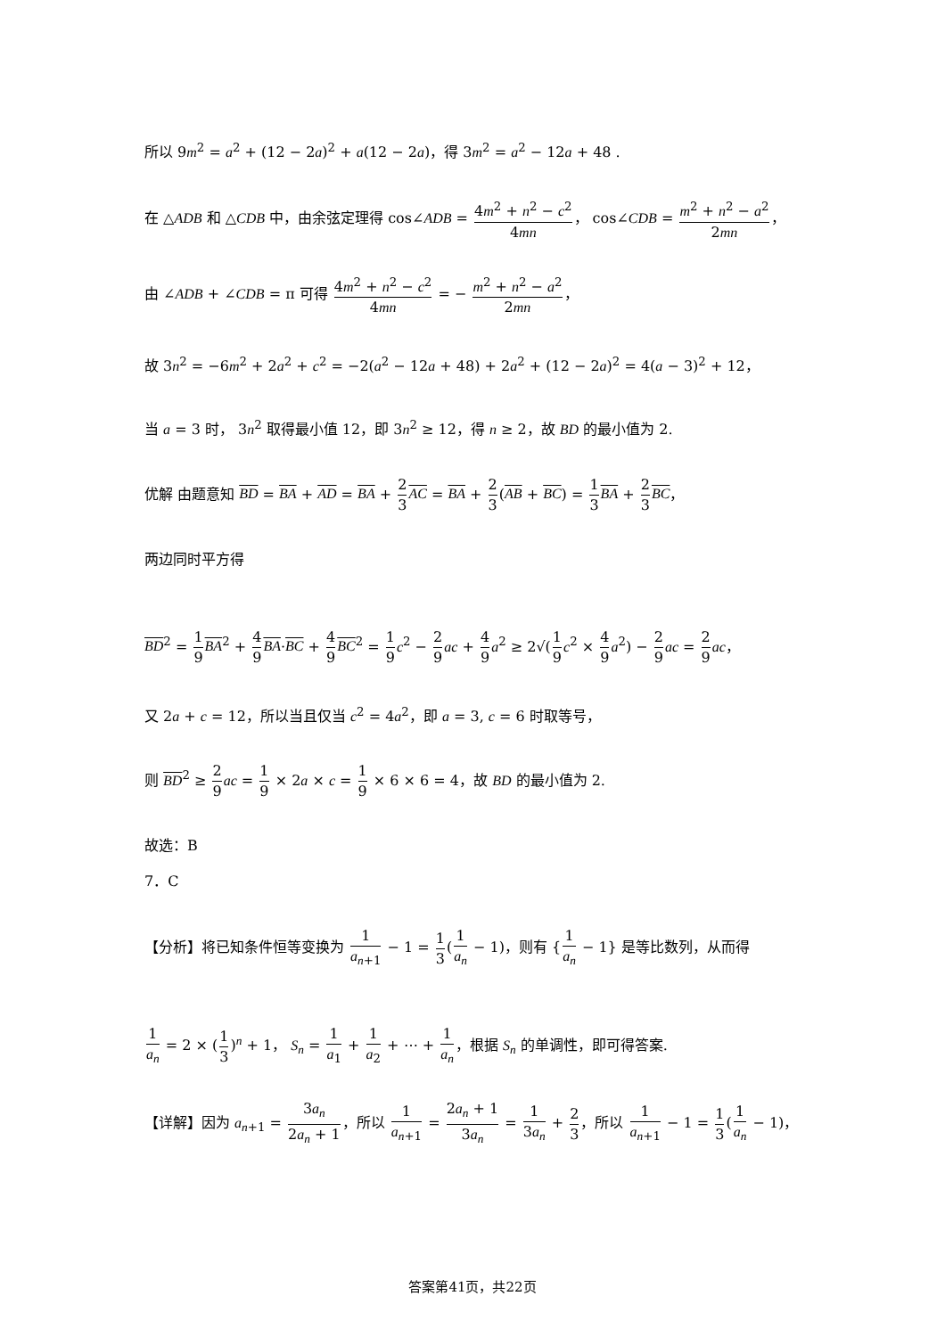所以 9m<sup>2</sup> = a<sup>2</sup> + (12 − 2a)<sup>2</sup> + a(12 − 2a)，得 3m<sup>2</sup> = a<sup>2</sup> − 12a + 48 .
在 △ADB 和 △CDB 中，由余弦定理得 cos∠ADB = 4m<sup>2</sup> + n<sup>2</sup> − c<sup>2</sup> 4mn， cos∠CDB = m<sup>2</sup> + n<sup>2</sup> − a<sup>2</sup> 2mn，
由 ∠ADB + ∠CDB = π 可得 4m<sup>2</sup> + n<sup>2</sup> − c<sup>2</sup> 4mn = − m<sup>2</sup> + n<sup>2</sup> − a<sup>2</sup> 2mn，
故 3n<sup>2</sup> = −6m<sup>2</sup> + 2a<sup>2</sup> + c<sup>2</sup> = −2(a<sup>2</sup> − 12a + 48) + 2a<sup>2</sup> + (12 − 2a)<sup>2</sup> = 4(a − 3)<sup>2</sup> + 12，
当 a = 3 时， 3n<sup>2</sup> 取得最小值 12，即 3n<sup>2</sup> ≥ 12，得 n ≥ 2，故 BD 的最小值为 2.
优解 由题意知 BD = BA + AD = BA + 2 3 AC = BA + 2 3(AB + BC) = 1 3 BA + 2 3 BC，
两边同时平方得
BD<sup>2</sup> = 1 9 BA<sup>2</sup> + 4 9 BA·BC + 4 9 BC<sup>2</sup> = 1 9 c<sup>2</sup> − 2 9 ac + 4 9 a<sup>2</sup> ≥ 2√(1 9 c<sup>2</sup> × 4 9 a<sup>2</sup>) − 2 9 ac = 2 9 ac，
又 2a + c = 12，所以当且仅当 c<sup>2</sup> = 4a<sup>2</sup>，即 a = 3, c = 6 时取等号，
则 BD<sup>2</sup> ≥ 2 9 ac = 1 9 × 2a × c = 1 9 × 6 × 6 = 4，故 BD 的最小值为 2.
故选：B
7．C
【分析】将已知条件恒等变换为 1 a<sub>n+1</sub> − 1 = 1 3(1 a<sub>n</sub> − 1)，则有 {1 a<sub>n</sub> − 1} 是等比数列，从而得
1 a<sub>n</sub> = 2 × (1 3)<sup>n</sup> + 1， S<sub>n</sub> = 1 a<sub>1</sub> + 1 a<sub>2</sub> + ⋯ + 1 a<sub>n</sub>，根据 S<sub>n</sub> 的单调性，即可得答案.
【详解】因为 a<sub>n+1</sub> = 3a<sub>n</sub> 2a<sub>n</sub> + 1，所以 1 a<sub>n+1</sub> = 2a<sub>n</sub> + 1 3a<sub>n</sub> = 1 3a<sub>n</sub> + 2 3，所以 1 a<sub>n+1</sub> − 1 = 1 3(1 a<sub>n</sub> − 1)，
答案第41页，共22页